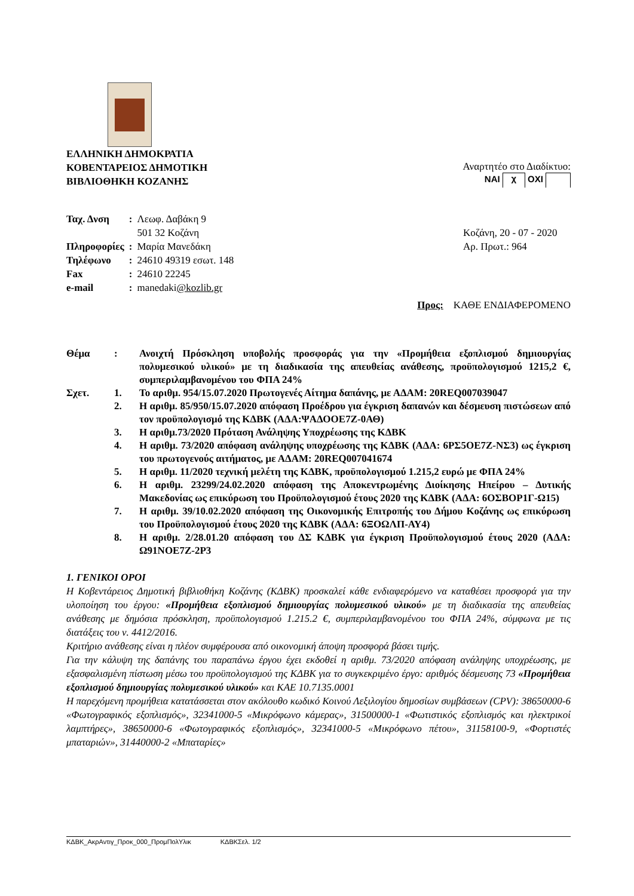ΕΛΛΗΝΙΚΗ ΔΗΜΟΚΡΑΤΙΑ
ΚΟΒΕΝΤΑΡΕΙΟΣ ΔΗΜΟΤΙΚΗ
ΒΙΒΛΙΟΘΗΚΗ ΚΟΖΑΝΗΣ
Αναρτητέο στο Διαδίκτυο:
ΝΑΙ χ ΟΧΙ
| Ταχ. Δνση | : | Λεωφ. Δαβάκη 9 501 32 Κοζάνη |
| Πληροφορίες | : | Μαρία Μανεδάκη |
| Τηλέφωνο | : | 24610 49319 εσωτ. 148 |
| Fax | : | 24610 22245 |
| e-mail | : | manedaki @kozlib.gr |
Κοζάνη, 20 - 07 - 2020
Αρ. Πρωτ.: 964
Προς: ΚΑΘΕ ΕΝΔΙΑΦΕΡΟΜΕΝΟ
| Θέμα | : | Ανοιχτή Πρόσκληση υποβολής προσφοράς για την «Προμήθεια εξοπλισμού δημιουργίας πολυμεσικού υλικού» με τη διαδικασία της απευθείας ανάθεσης, προϋπολογισμού 1215,2 €, συμπεριλαμβανομένου του ΦΠΑ 24% |
| Σχετ. | 1. | Το αριθμ. 954/15.07.2020 Πρωτογενές Αίτημα δαπάνης, με ΑΔΑΜ: 20REQ007039047 |
| | 2. | Η αριθμ. 85/950/15.07.2020 απόφαση Προέδρου για έγκριση δαπανών και δέσμευση πιστώσεων από τον προϋπολογισμό της ΚΔΒΚ (ΑΔΑ:ΨΑΔΟΟΕ7Ζ-0ΑΘ) |
| | 3. | Η αριθμ.73/2020 Πρόταση Ανάληψης Υποχρέωσης της ΚΔΒΚ |
| | 4. | Η αριθμ. 73/2020 απόφαση ανάληψης υποχρέωσης της ΚΔΒΚ (ΑΔΑ: 6ΡΣ5ΟΕ7Ζ-ΝΣ3) ως έγκριση του πρωτογενούς αιτήματος, με ΑΔΑΜ: 20REQ007041674 |
| | 5. | Η αριθμ. 11/2020 τεχνική μελέτη της ΚΔΒΚ, προϋπολογισμού 1.215,2 ευρώ με ΦΠΑ 24% |
| | 6. | Η αριθμ. 23299/24.02.2020 απόφαση της Αποκεντρωμένης Διοίκησης Ηπείρου – Δυτικής Μακεδονίας ως επικύρωση του Προϋπολογισμού έτους 2020 της ΚΔΒΚ (ΑΔΑ: 6ΟΣΒΟΡ1Γ-Ω15) |
| | 7. | Η αριθμ. 39/10.02.2020 απόφαση της Οικονομικής Επιτροπής του Δήμου Κοζάνης ως επικύρωση του Προϋπολογισμού έτους 2020 της ΚΔΒΚ (ΑΔΑ: 6ΞΟΩΛΠ-ΑΥ4) |
| | 8. | Η αριθμ. 2/28.01.20 απόφαση του ΔΣ ΚΔΒΚ για έγκριση Προϋπολογισμού έτους 2020 (ΑΔΑ: Ω91ΝΟΕ7Ζ-2Ρ3 |
1. ΓΕΝΙΚΟΙ ΟΡΟΙ
Η Κοβεντάρειος Δημοτική βιβλιοθήκη Κοζάνης (ΚΔΒΚ) προσκαλεί κάθε ενδιαφερόμενο να καταθέσει προσφορά για την υλοποίηση του έργου: «Προμήθεια εξοπλισμού δημιουργίας πολυμεσικού υλικού» με τη διαδικασία της απευθείας ανάθεσης με δημόσια πρόσκληση, προϋπολογισμού 1.215.2 €, συμπεριλαμβανομένου του ΦΠΑ 24%, σύμφωνα με τις διατάξεις του ν. 4412/2016.
Κριτήριο ανάθεσης είναι η πλέον συμφέρουσα από οικονομική άποψη προσφορά βάσει τιμής.
Για την κάλυψη της δαπάνης του παραπάνω έργου έχει εκδοθεί η αριθμ. 73/2020 απόφαση ανάληψης υποχρέωσης, με εξασφαλισμένη πίστωση μέσω του προϋπολογισμού της ΚΔΒΚ για το συγκεκριμένο έργο: αριθμός δέσμευσης 73 «Προμήθεια εξοπλισμού δημιουργίας πολυμεσικού υλικού» και ΚΑΕ 10.7135.0001
Η παρεχόμενη προμήθεια κατατάσσεται στον ακόλουθο κωδικό Κοινού Λεξιλογίου δημοσίων συμβάσεων (CPV): 38650000-6 «Φωτογραφικός εξοπλισμός», 32341000-5 «Μικρόφωνο κάμερας», 31500000-1 «Φωτιστικός εξοπλισμός και ηλεκτρικοί λαμπτήρες», 38650000-6 «Φωτογραφικός εξοπλισμός», 32341000-5 «Μικρόφωνο πέτου», 31158100-9, «Φορτιστές μπαταριών», 31440000-2 «Μπαταρίες»
ΚΔΒΚ_ΑκρΑντιγ_Προκ_000_ΠρομΠολΥλικ ΚΔΒΚΣελ. 1/2